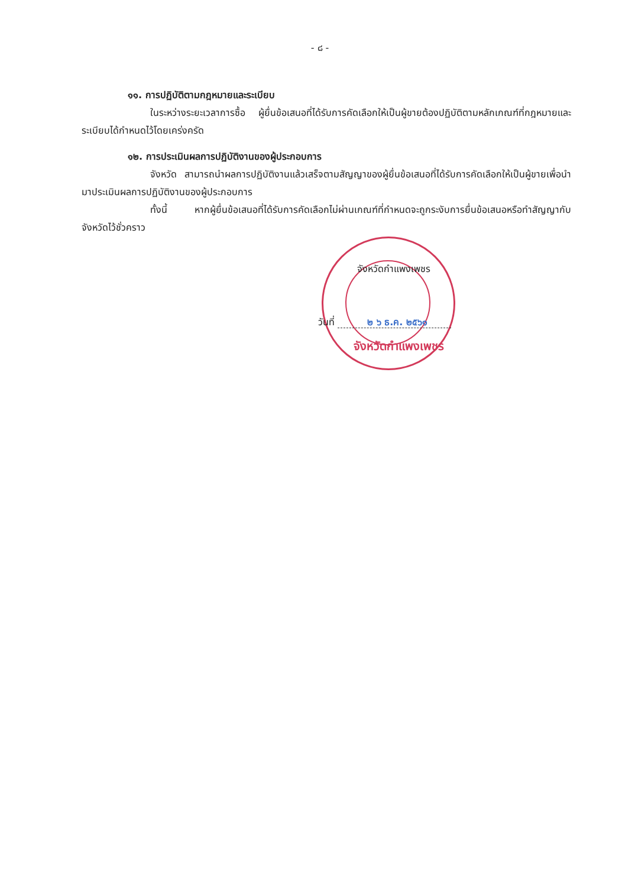- ๘ -
๑๑. การปฏิบัติตามกฎหมายและระเบียบ
ในระหว่างระยะเวลาการซื้อ ผู้ยื่นข้อเสนอที่ได้รับการคัดเลือกให้เป็นผู้ขายต้องปฏิบัติตามหลักเกณฑ์ที่กฎหมายและระเบียบได้กำหนดไว้โดยเคร่งครัด
๑๒. การประเมินผลการปฏิบัติงานของผู้ประกอบการ
จังหวัด สามารถนำผลการปฏิบัติงานแล้วเสร็จตามสัญญาของผู้ยื่นข้อเสนอที่ได้รับการคัดเลือกให้เป็นผู้ขายเพื่อนำมาประเมินผลการปฏิบัติงานของผู้ประกอบการ
ทั้งนี้ หากผู้ยื่นข้อเสนอที่ได้รับการคัดเลือกไม่ผ่านเกณฑ์ที่กำหนดจะถูกระงับการยื่นข้อเสนอหรือทำสัญญากับจังหวัดไว้ชั่วคราว
จังหวัดกำแพงเพชร
วันที่ ๒ ๖ ธ.ค. ๒๕๖๑
จังหวัดกำแพงเพชร